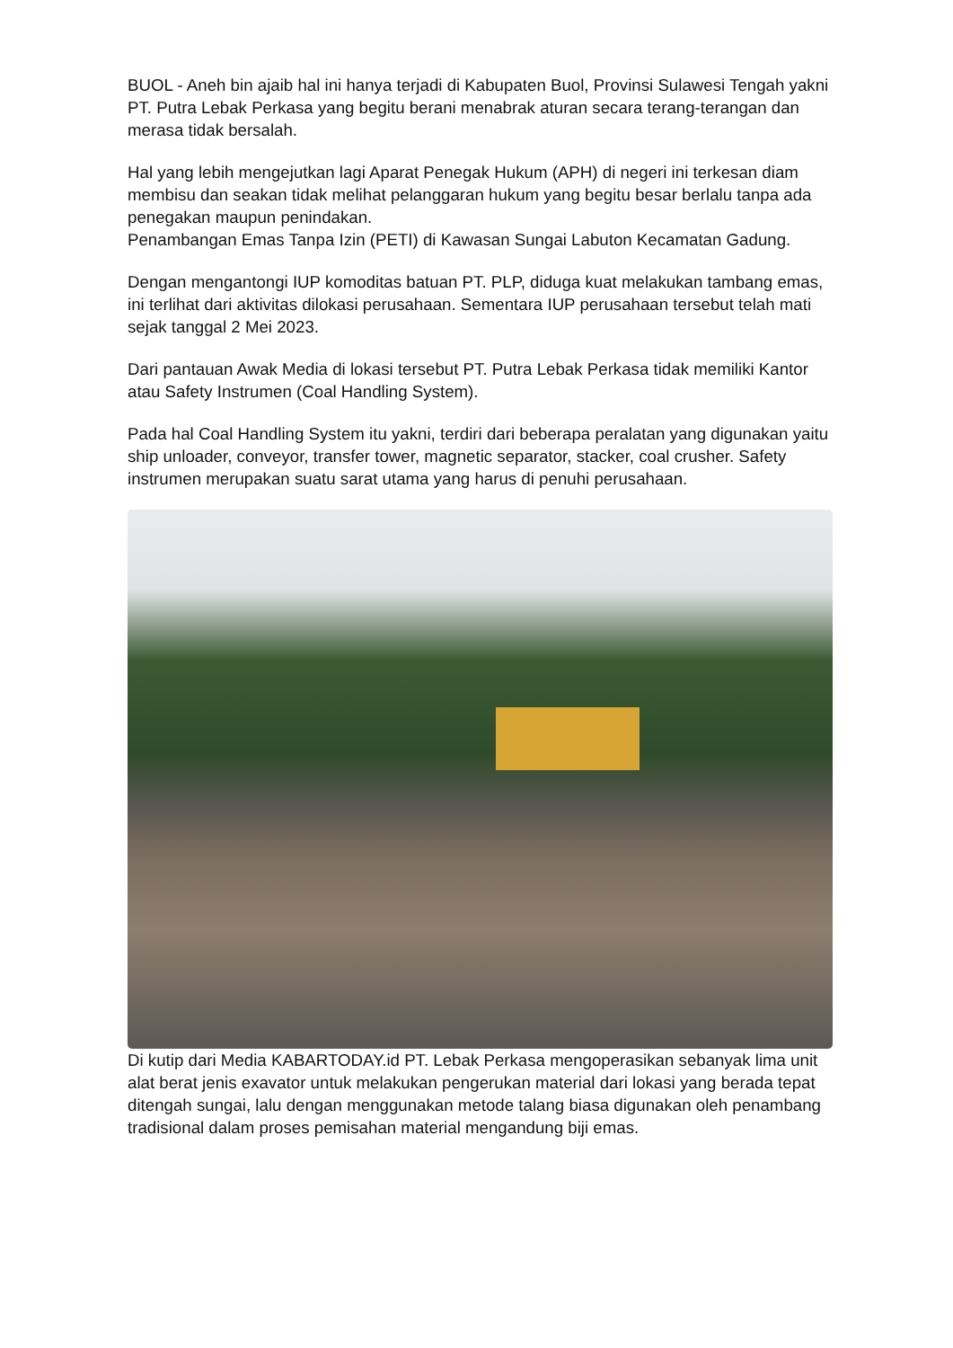BUOL - Aneh bin ajaib hal ini hanya terjadi di Kabupaten Buol, Provinsi Sulawesi Tengah yakni PT. Putra Lebak Perkasa yang begitu berani menabrak aturan secara terang-terangan dan merasa tidak bersalah.
Hal yang lebih mengejutkan lagi Aparat Penegak Hukum (APH) di negeri ini terkesan diam membisu dan seakan tidak melihat pelanggaran hukum yang begitu besar berlalu tanpa ada penegakan maupun penindakan.
Penambangan Emas Tanpa Izin (PETI) di Kawasan Sungai Labuton Kecamatan Gadung.
Dengan mengantongi IUP komoditas batuan PT. PLP, diduga kuat melakukan tambang emas, ini terlihat dari aktivitas dilokasi perusahaan. Sementara IUP perusahaan tersebut telah mati sejak tanggal 2 Mei 2023.
Dari pantauan Awak Media di lokasi tersebut PT. Putra Lebak Perkasa tidak memiliki Kantor atau Safety Instrumen (Coal Handling System).
Pada hal Coal Handling System itu yakni, terdiri dari beberapa peralatan yang digunakan yaitu ship unloader, conveyor, transfer tower, magnetic separator, stacker, coal crusher. Safety instrumen merupakan suatu sarat utama yang harus di penuhi perusahaan.
Di kutip dari Media KABARTODAY.id PT. Lebak Perkasa mengoperasikan sebanyak lima unit alat berat jenis exavator untuk melakukan pengerukan material dari lokasi yang berada tepat ditengah sungai, lalu dengan menggunakan metode talang biasa digunakan oleh penambang tradisional dalam proses pemisahan material mengandung biji emas.